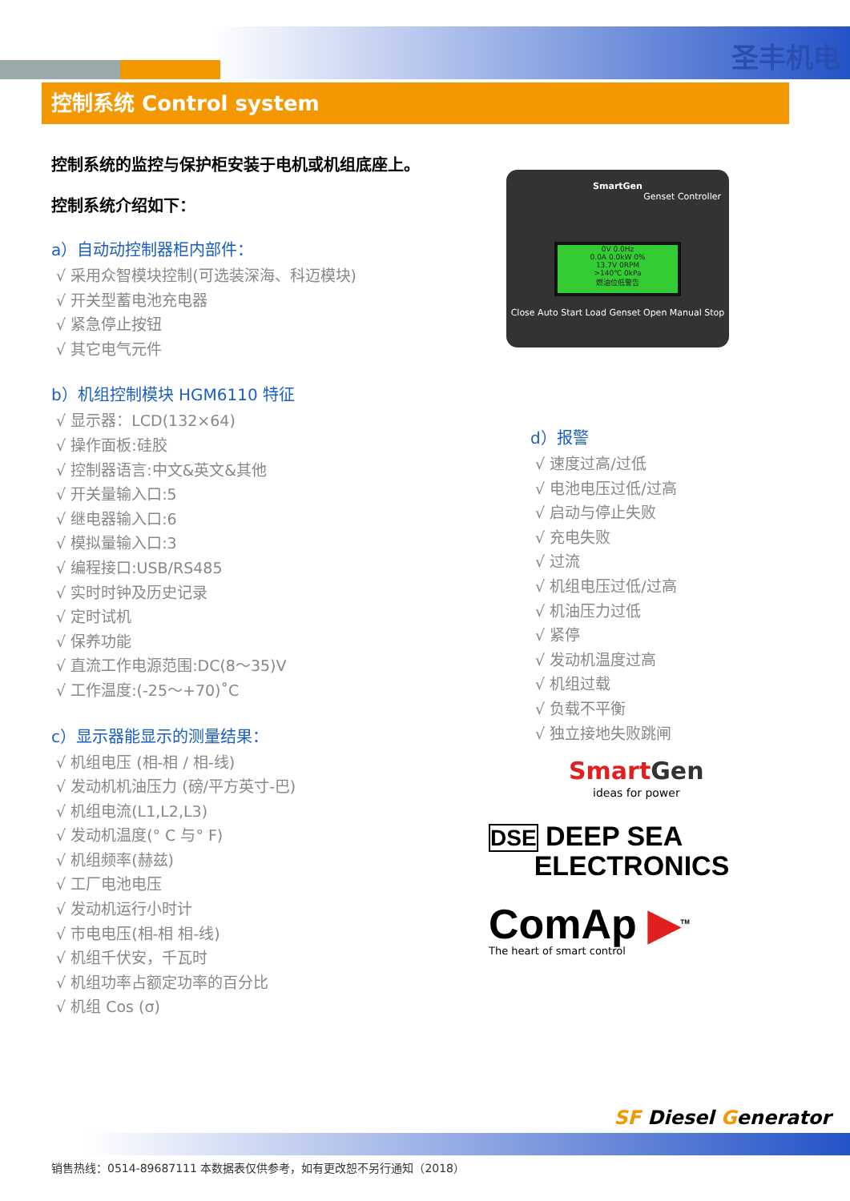圣丰机电
控制系统 Control system
控制系统的监控与保护柜安装于电机或机组底座上。
控制系统介绍如下：
a）自动动控制器柜内部件：
√ 采用众智模块控制(可选装深海、科迈模块)
√ 开关型蓄电池充电器
√ 紧急停止按钮
√ 其它电气元件
b）机组控制模块 HGM6110 特征
√ 显示器：LCD(132×64)
√ 操作面板:硅胶
√ 控制器语言:中文&英文&其他
√ 开关量输入口:5
√ 继电器输入口:6
√ 模拟量输入口:3
√ 编程接口:USB/RS485
√ 实时时钟及历史记录
√ 定时试机
√ 保养功能
√ 直流工作电源范围:DC(8～35)V
√ 工作温度:(-25～+70)˚C
c）显示器能显示的测量结果：
√ 机组电压 (相-相 / 相-线)
√ 发动机机油压力 (磅/平方英寸-巴)
√ 机组电流(L1,L2,L3)
√ 发动机温度(° C 与° F)
√ 机组频率(赫兹)
√ 工厂电池电压
√ 发动机运行小时计
√ 市电电压(相-相 相-线)
√ 机组千伏安，千瓦时
√ 机组功率占额定功率的百分比
√ 机组 Cos (σ)
SmartGen
Genset Controller
0V 0.0Hz
0.0A 0.0kW 0%
13.7V 0RPM
>140℃ 0kPa
燃油位低警告
Close Auto Start Load Genset Open Manual Stop
d）报警
√ 速度过高/过低
√ 电池电压过低/过高
√ 启动与停止失败
√ 充电失败
√ 过流
√ 机组电压过低/过高
√ 机油压力过低
√ 紧停
√ 发动机温度过高
√ 机组过载
√ 负载不平衡
√ 独立接地失败跳闸
Smart Gen
ideas for power
DSE DEEP SEA
ELECTRONICS
ComAp ▶<sup>TM</sup>
The heart of smart control
SF Diesel Generator
销售热线：0514-89687111 本数据表仅供参考，如有更改恕不另行通知（2018）